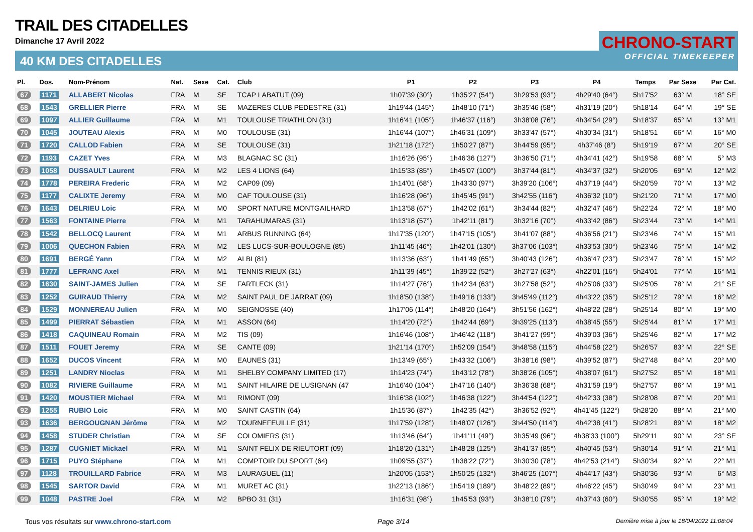TRAIL DES CITADELLES
Dimanche 17 Avril 2022
40 KM DES CITADELLES
CHRONO-START
OFFICIAL TIMEKEEPER
| Pl. | Dos. | Nom-Prénom | Nat. | Sexe | Cat. | Club | P1 | P2 | P3 | P4 | Temps | Par Sexe | Par Cat. |
| --- | --- | --- | --- | --- | --- | --- | --- | --- | --- | --- | --- | --- | --- |
| 67 | 1171 | ALLABERT Nicolas | FRA | M | SE | TCAP LABATUT (09) | 1h07'39 (30°) | 1h35'27 (54°) | 3h29'53 (93°) | 4h29'40 (64°) | 5h17'52 | 63° M | 18° SE |
| 68 | 1543 | GRELLIER Pierre | FRA | M | SE | MAZERES CLUB PEDESTRE (31) | 1h19'44 (145°) | 1h48'10 (71°) | 3h35'46 (58°) | 4h31'19 (20°) | 5h18'14 | 64° M | 19° SE |
| 69 | 1097 | ALLIER Guillaume | FRA | M | M1 | TOULOUSE TRIATHLON (31) | 1h16'41 (105°) | 1h46'37 (116°) | 3h38'08 (76°) | 4h34'54 (29°) | 5h18'37 | 65° M | 13° M1 |
| 70 | 1045 | JOUTEAU Alexis | FRA | M | M0 | TOULOUSE (31) | 1h16'44 (107°) | 1h46'31 (109°) | 3h33'47 (57°) | 4h30'34 (31°) | 5h18'51 | 66° M | 16° M0 |
| 71 | 1720 | CALLOD Fabien | FRA | M | SE | TOULOUSE (31) | 1h21'18 (172°) | 1h50'27 (87°) | 3h44'59 (95°) | 4h37'46 (8°) | 5h19'19 | 67° M | 20° SE |
| 72 | 1193 | CAZET Yves | FRA | M | M3 | BLAGNAC SC (31) | 1h16'26 (95°) | 1h46'36 (127°) | 3h36'50 (71°) | 4h34'41 (42°) | 5h19'58 | 68° M | 5° M3 |
| 73 | 1058 | DUSSAULT Laurent | FRA | M | M2 | LES 4 LIONS (64) | 1h15'33 (85°) | 1h45'07 (100°) | 3h37'44 (81°) | 4h34'37 (32°) | 5h20'05 | 69° M | 12° M2 |
| 74 | 1778 | PEREIRA Frederic | FRA | M | M2 | CAP09 (09) | 1h14'01 (68°) | 1h43'30 (97°) | 3h39'20 (106°) | 4h37'19 (44°) | 5h20'59 | 70° M | 13° M2 |
| 75 | 1177 | CALIXTE Jeremy | FRA | M | M0 | CAF TOULOUSE (31) | 1h16'28 (96°) | 1h45'45 (91°) | 3h42'55 (116°) | 4h36'32 (10°) | 5h21'20 | 71° M | 17° M0 |
| 76 | 1643 | DELRIEU Loic | FRA | M | M0 | SPORT NATURE MONTGAILHARD | 1h13'58 (67°) | 1h42'02 (61°) | 3h34'44 (82°) | 4h32'47 (46°) | 5h22'24 | 72° M | 18° M0 |
| 77 | 1563 | FONTAINE Pierre | FRA | M | M1 | TARAHUMARAS (31) | 1h13'18 (57°) | 1h42'11 (81°) | 3h32'16 (70°) | 4h33'42 (86°) | 5h23'44 | 73° M | 14° M1 |
| 78 | 1542 | BELLOCQ Laurent | FRA | M | M1 | ARBUS RUNNING (64) | 1h17'35 (120°) | 1h47'15 (105°) | 3h41'07 (88°) | 4h36'56 (21°) | 5h23'46 | 74° M | 15° M1 |
| 79 | 1006 | QUECHON Fabien | FRA | M | M2 | LES LUCS-SUR-BOULOGNE (85) | 1h11'45 (46°) | 1h42'01 (130°) | 3h37'06 (103°) | 4h33'53 (30°) | 5h23'46 | 75° M | 14° M2 |
| 80 | 1691 | BERGÉ Yann | FRA | M | M2 | ALBI (81) | 1h13'36 (63°) | 1h41'49 (65°) | 3h40'43 (126°) | 4h36'47 (23°) | 5h23'47 | 76° M | 15° M2 |
| 81 | 1777 | LEFRANC Axel | FRA | M | M1 | TENNIS RIEUX (31) | 1h11'39 (45°) | 1h39'22 (52°) | 3h27'27 (63°) | 4h22'01 (16°) | 5h24'01 | 77° M | 16° M1 |
| 82 | 1630 | SAINT-JAMES Julien | FRA | M | SE | FARTLECK (31) | 1h14'27 (76°) | 1h42'34 (63°) | 3h27'58 (52°) | 4h25'06 (33°) | 5h25'05 | 78° M | 21° SE |
| 83 | 1252 | GUIRAUD Thierry | FRA | M | M2 | SAINT PAUL DE JARRAT (09) | 1h18'50 (138°) | 1h49'16 (133°) | 3h45'49 (112°) | 4h43'22 (35°) | 5h25'12 | 79° M | 16° M2 |
| 84 | 1529 | MONNEREAU Julien | FRA | M | M0 | SEIGNOSSE (40) | 1h17'06 (114°) | 1h48'20 (164°) | 3h51'56 (162°) | 4h48'22 (28°) | 5h25'14 | 80° M | 19° M0 |
| 85 | 1499 | PIERRAT Sébastien | FRA | M | M1 | ASSON (64) | 1h14'20 (72°) | 1h42'44 (69°) | 3h39'25 (113°) | 4h38'45 (55°) | 5h25'44 | 81° M | 17° M1 |
| 86 | 1418 | CAQUINEAU Romain | FRA | M | M2 | TIS (09) | 1h16'46 (108°) | 1h46'42 (118°) | 3h41'27 (99°) | 4h39'03 (36°) | 5h25'46 | 82° M | 17° M2 |
| 87 | 1511 | FOUET Jeremy | FRA | M | SE | CANTE (09) | 1h21'14 (170°) | 1h52'09 (154°) | 3h48'58 (115°) | 4h44'58 (22°) | 5h26'57 | 83° M | 22° SE |
| 88 | 1652 | DUCOS Vincent | FRA | M | M0 | EAUNES (31) | 1h13'49 (65°) | 1h43'32 (106°) | 3h38'16 (98°) | 4h39'52 (87°) | 5h27'48 | 84° M | 20° M0 |
| 89 | 1251 | LANDRY Nioclas | FRA | M | M1 | SHELBY COMPANY LIMITED (17) | 1h14'23 (74°) | 1h43'12 (78°) | 3h38'26 (105°) | 4h38'07 (61°) | 5h27'52 | 85° M | 18° M1 |
| 90 | 1082 | RIVIERE Guillaume | FRA | M | M1 | SAINT HILAIRE DE LUSIGNAN (47 | 1h16'40 (104°) | 1h47'16 (140°) | 3h36'38 (68°) | 4h31'59 (19°) | 5h27'57 | 86° M | 19° M1 |
| 91 | 1420 | MOUSTIER Michael | FRA | M | M1 | RIMONT (09) | 1h16'38 (102°) | 1h46'38 (122°) | 3h44'54 (122°) | 4h42'33 (38°) | 5h28'08 | 87° M | 20° M1 |
| 92 | 1255 | RUBIO Loic | FRA | M | M0 | SAINT CASTIN (64) | 1h15'36 (87°) | 1h42'35 (42°) | 3h36'52 (92°) | 4h41'45 (122°) | 5h28'20 | 88° M | 21° M0 |
| 93 | 1636 | BERGOUGNAN Jérôme | FRA | M | M2 | TOURNEFEUILLE (31) | 1h17'59 (128°) | 1h48'07 (126°) | 3h44'50 (114°) | 4h42'38 (41°) | 5h28'21 | 89° M | 18° M2 |
| 94 | 1458 | STUDER Christian | FRA | M | SE | COLOMIERS (31) | 1h13'46 (64°) | 1h41'11 (49°) | 3h35'49 (96°) | 4h38'33 (100°) | 5h29'11 | 90° M | 23° SE |
| 95 | 1287 | CUGNIET Mickael | FRA | M | M1 | SAINT FELIX DE RIEUTORT (09) | 1h18'20 (131°) | 1h48'28 (125°) | 3h41'37 (85°) | 4h40'45 (53°) | 5h30'14 | 91° M | 21° M1 |
| 96 | 1715 | PUYO Stéphane | FRA | M | M1 | COMPTOIR DU SPORT (64) | 1h09'55 (37°) | 1h38'22 (72°) | 3h30'30 (78°) | 4h42'53 (214°) | 5h30'34 | 92° M | 22° M1 |
| 97 | 1128 | TROUILLARD Fabrice | FRA | M | M3 | LAURAGUEL (11) | 1h20'05 (153°) | 1h50'25 (132°) | 3h46'25 (107°) | 4h44'17 (43°) | 5h30'36 | 93° M | 6° M3 |
| 98 | 1545 | SARTOR David | FRA | M | M1 | MURET AC (31) | 1h22'13 (186°) | 1h54'19 (189°) | 3h48'22 (89°) | 4h46'22 (45°) | 5h30'49 | 94° M | 23° M1 |
| 99 | 1048 | PASTRE Joel | FRA | M | M2 | BPBO 31 (31) | 1h16'31 (98°) | 1h45'53 (93°) | 3h38'10 (79°) | 4h37'43 (60°) | 5h30'55 | 95° M | 19° M2 |
Tous vos résultats sur www.chrono-start.com Page 3/14 Dernière mise à jour le 18/04/2022 11:08:04